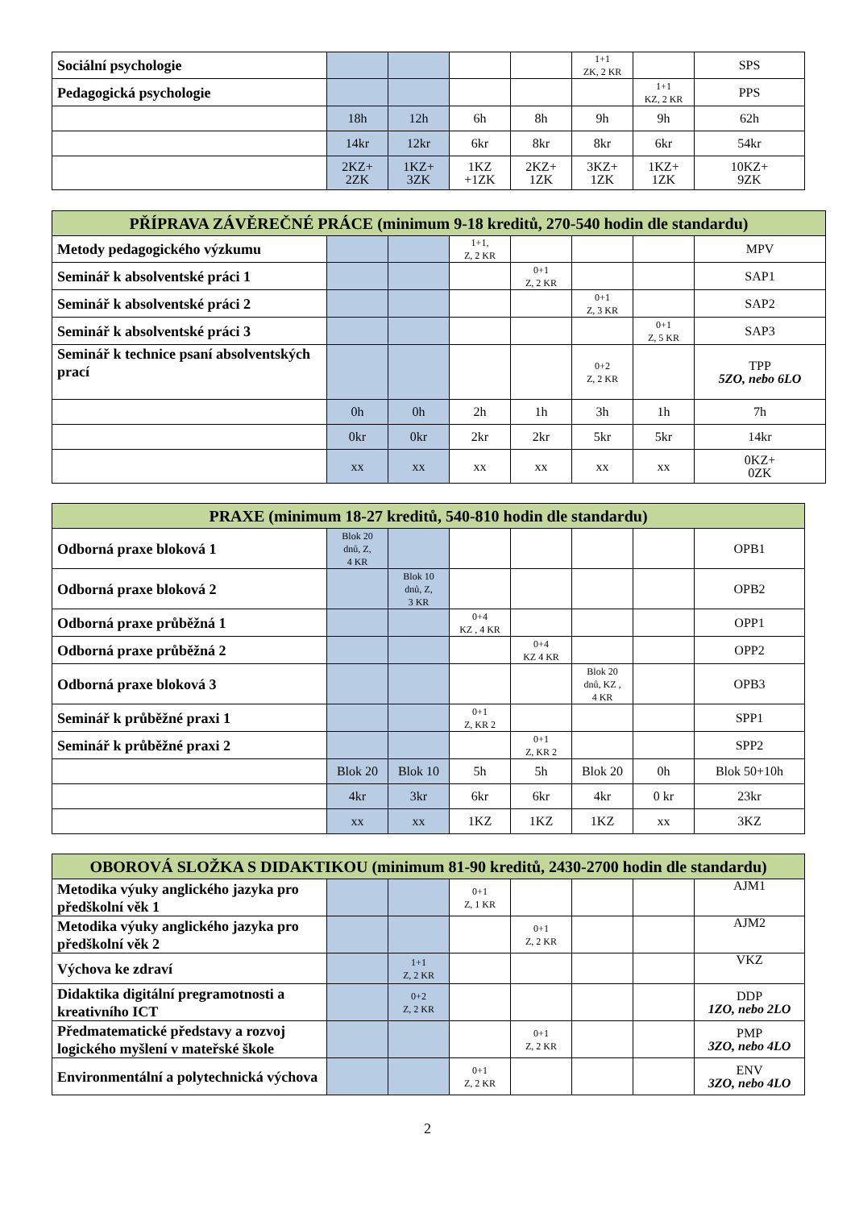| Sociální psychologie | | | | | 1+1 ZK, 2 KR | | SPS |
| Pedagogická psychologie | | | | | | 1+1 KZ, 2 KR | PPS |
| | 18h | 12h | 6h | 8h | 9h | 9h | 62h |
| | 14kr | 12kr | 6kr | 8kr | 8kr | 6kr | 54kr |
| | 2KZ+ 2ZK | 1KZ+ 3ZK | 1KZ +1ZK | 2KZ+ 1ZK | 3KZ+ 1ZK | 1KZ+ 1ZK | 10KZ+ 9ZK |
| PŘÍPRAVA ZÁVĚREČNÉ PRÁCE (minimum 9-18 kreditů, 270-540 hodin dle standardu) | | | | | | | |
| --- | --- | --- | --- | --- | --- | --- | --- |
| Metody pedagogického výzkumu | | | 1+1, Z, 2 KR | | | | MPV |
| Seminář k absolventské práci 1 | | | | 0+1 Z, 2 KR | | | SAP1 |
| Seminář k absolventské práci 2 | | | | | 0+1 Z, 3 KR | | SAP2 |
| Seminář k absolventské práci 3 | | | | | | 0+1 Z, 5 KR | SAP3 |
| Seminář k technice psaní absolventských prací | | | | | 0+2 Z, 2 KR | | TPP 5ZO, nebo 6LO |
| | 0h | 0h | 2h | 1h | 3h | 1h | 7h |
| | 0kr | 0kr | 2kr | 2kr | 5kr | 5kr | 14kr |
| | xx | xx | xx | xx | xx | xx | 0KZ+ 0ZK |
| PRAXE (minimum 18-27 kreditů, 540-810 hodin dle standardu) | | | | | | | |
| --- | --- | --- | --- | --- | --- | --- | --- |
| Odborná praxe bloková 1 | Blok 20 dnů, Z, 4 KR | | | | | | OPB1 |
| Odborná praxe bloková 2 | | Blok 10 dnů, Z, 3 KR | | | | | OPB2 |
| Odborná praxe průběžná 1 | | | 0+4 KZ , 4 KR | | | | OPP1 |
| Odborná praxe průběžná 2 | | | | 0+4 KZ 4 KR | | | OPP2 |
| Odborná praxe bloková 3 | | | | | Blok 20 dnů, KZ , 4 KR | | OPB3 |
| Seminář k průběžné praxi 1 | | | 0+1 Z, KR 2 | | | | SPP1 |
| Seminář k průběžné praxi 2 | | | | 0+1 Z, KR 2 | | | SPP2 |
| | Blok 20 | Blok 10 | 5h | 5h | Blok 20 | 0h | Blok 50+10h |
| | 4kr | 3kr | 6kr | 6kr | 4kr | 0 kr | 23kr |
| | xx | xx | 1KZ | 1KZ | 1KZ | xx | 3KZ |
| OBOROVÁ SLOŽKA S DIDAKTIKOU (minimum 81-90 kreditů, 2430-2700 hodin dle standardu) | | | | | | | |
| --- | --- | --- | --- | --- | --- | --- | --- |
| Metodika výuky anglického jazyka pro předškolní věk 1 | | | 0+1 Z, 1 KR | | | | AJM1 |
| Metodika výuky anglického jazyka pro předškolní věk 2 | | | | 0+1 Z, 2 KR | | | AJM2 |
| Výchova ke zdraví | | 1+1 Z, 2 KR | | | | | VKZ |
| Didaktika digitální pregramotnosti a kreativního ICT | | 0+2 Z, 2 KR | | | | | DDP 1ZO, nebo 2LO |
| Předmatematické představy a rozvoj logického myšlení v mateřské škole | | | | 0+1 Z, 2 KR | | | PMP 3ZO, nebo 4LO |
| Environmentální a polytechnická výchova | | | 0+1 Z, 2 KR | | | | ENV 3ZO, nebo 4LO |
2